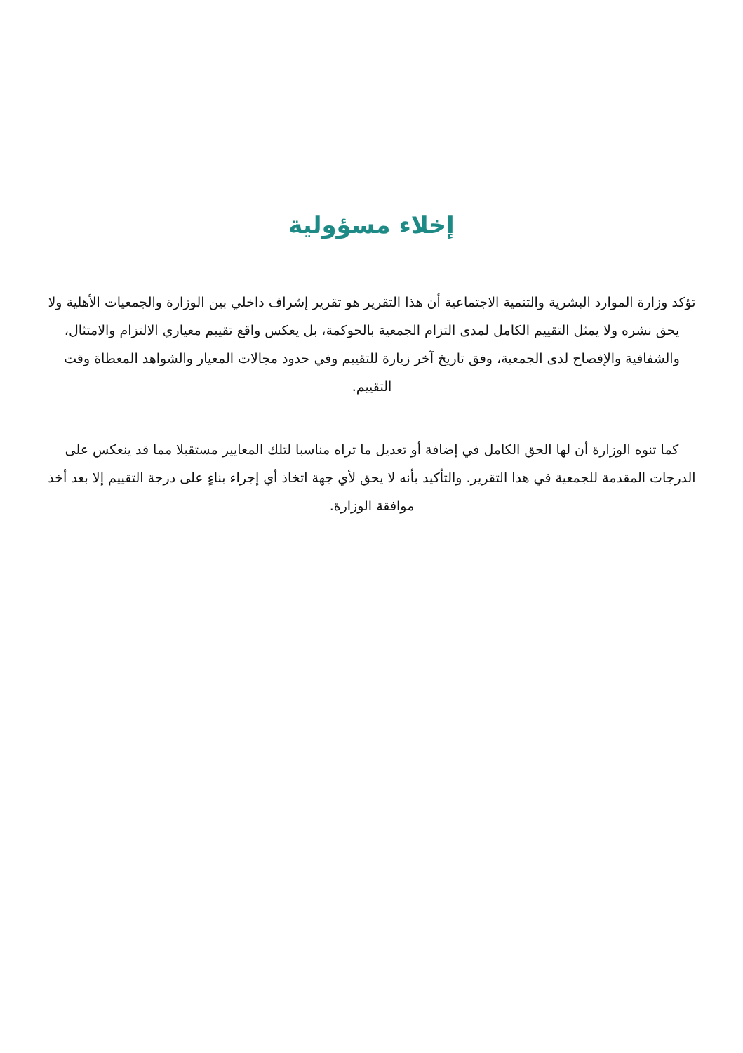إخلاء مسؤولية
تؤكد وزارة الموارد البشرية والتنمية الاجتماعية أن هذا التقرير هو تقرير إشراف داخلي بين الوزارة والجمعيات الأهلية ولا يحق نشره ولا يمثل التقييم الكامل لمدى التزام الجمعية بالحوكمة، بل يعكس واقع تقييم معياري الالتزام والامتثال، والشفافية والإفصاح لدى الجمعية، وفق تاريخ آخر زيارة للتقييم وفي حدود مجالات المعيار والشواهد المعطاة وقت التقييم.
كما تنوه الوزارة أن لها الحق الكامل في إضافة أو تعديل ما تراه مناسبا لتلك المعايير مستقبلا مما قد ينعكس على الدرجات المقدمة للجمعية في هذا التقرير. والتأكيد بأنه لا يحق لأي جهة اتخاذ أي إجراء بناءٍ على درجة التقييم إلا بعد أخذ موافقة الوزارة.